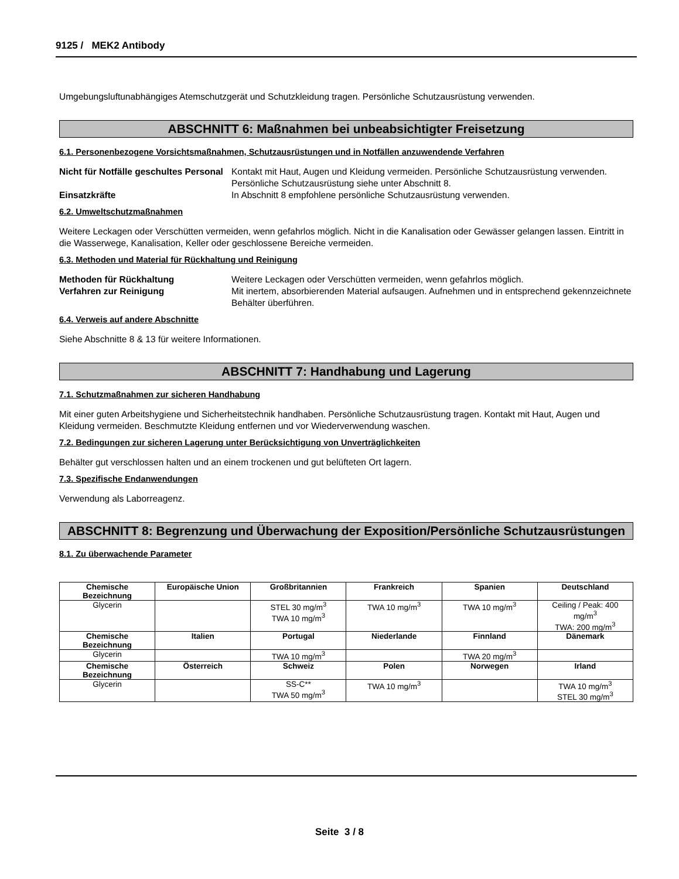9125 / MEK2 Antibody
Umgebungsluftunabhängiges Atemschutzgerät und Schutzkleidung tragen. Persönliche Schutzausrüstung verwenden.
ABSCHNITT 6: Maßnahmen bei unbeabsichtigter Freisetzung
6.1. Personenbezogene Vorsichtsmaßnahmen, Schutzausrüstungen und in Notfällen anzuwendende Verfahren
Nicht für Notfälle geschultes Personal Kontakt mit Haut, Augen und Kleidung vermeiden. Persönliche Schutzausrüstung verwenden. Persönliche Schutzausrüstung siehe unter Abschnitt 8.
Einsatzkräfte In Abschnitt 8 empfohlene persönliche Schutzausrüstung verwenden.
6.2. Umweltschutzmaßnahmen
Weitere Leckagen oder Verschütten vermeiden, wenn gefahrlos möglich. Nicht in die Kanalisation oder Gewässer gelangen lassen. Eintritt in die Wasserwege, Kanalisation, Keller oder geschlossene Bereiche vermeiden.
6.3. Methoden und Material für Rückhaltung und Reinigung
Methoden für Rückhaltung Weitere Leckagen oder Verschütten vermeiden, wenn gefahrlos möglich.
Verfahren zur Reinigung Mit inertem, absorbierenden Material aufsaugen. Aufnehmen und in entsprechend gekennzeichnete Behälter überführen.
6.4. Verweis auf andere Abschnitte
Siehe Abschnitte 8 & 13 für weitere Informationen.
ABSCHNITT 7: Handhabung und Lagerung
7.1. Schutzmaßnahmen zur sicheren Handhabung
Mit einer guten Arbeitshygiene und Sicherheitstechnik handhaben. Persönliche Schutzausrüstung tragen. Kontakt mit Haut, Augen und Kleidung vermeiden. Beschmutzte Kleidung entfernen und vor Wiederverwendung waschen.
7.2. Bedingungen zur sicheren Lagerung unter Berücksichtigung von Unverträglichkeiten
Behälter gut verschlossen halten und an einem trockenen und gut belüfteten Ort lagern.
7.3. Spezifische Endanwendungen
Verwendung als Laborreagenz.
ABSCHNITT 8: Begrenzung und Überwachung der Exposition/Persönliche Schutzausrüstungen
8.1. Zu überwachende Parameter
| Chemische Bezeichnung | Europäische Union | Großbritannien | Frankreich | Spanien | Deutschland |
| --- | --- | --- | --- | --- | --- |
| Glycerin | | STEL 30 mg/m<sup>3</sup> TWA 10 mg/m<sup>3</sup> | TWA 10 mg/m<sup>3</sup> | TWA 10 mg/m<sup>3</sup> | Ceiling / Peak: 400 mg/m<sup>3</sup> TWA: 200 mg/m<sup>3</sup> |
| Chemische Bezeichnung | Italien | Portugal | Niederlande | Finnland | Dänemark |
| Glycerin | | TWA 10 mg/m<sup>3</sup> | | TWA 20 mg/m<sup>3</sup> | |
| Chemische Bezeichnung | Österreich | Schweiz | Polen | Norwegen | Irland |
| Glycerin | | SS-C** TWA 50 mg/m<sup>3</sup> | TWA 10 mg/m<sup>3</sup> | | TWA 10 mg/m<sup>3</sup> STEL 30 mg/m<sup>3</sup> |
Seite 3 / 8